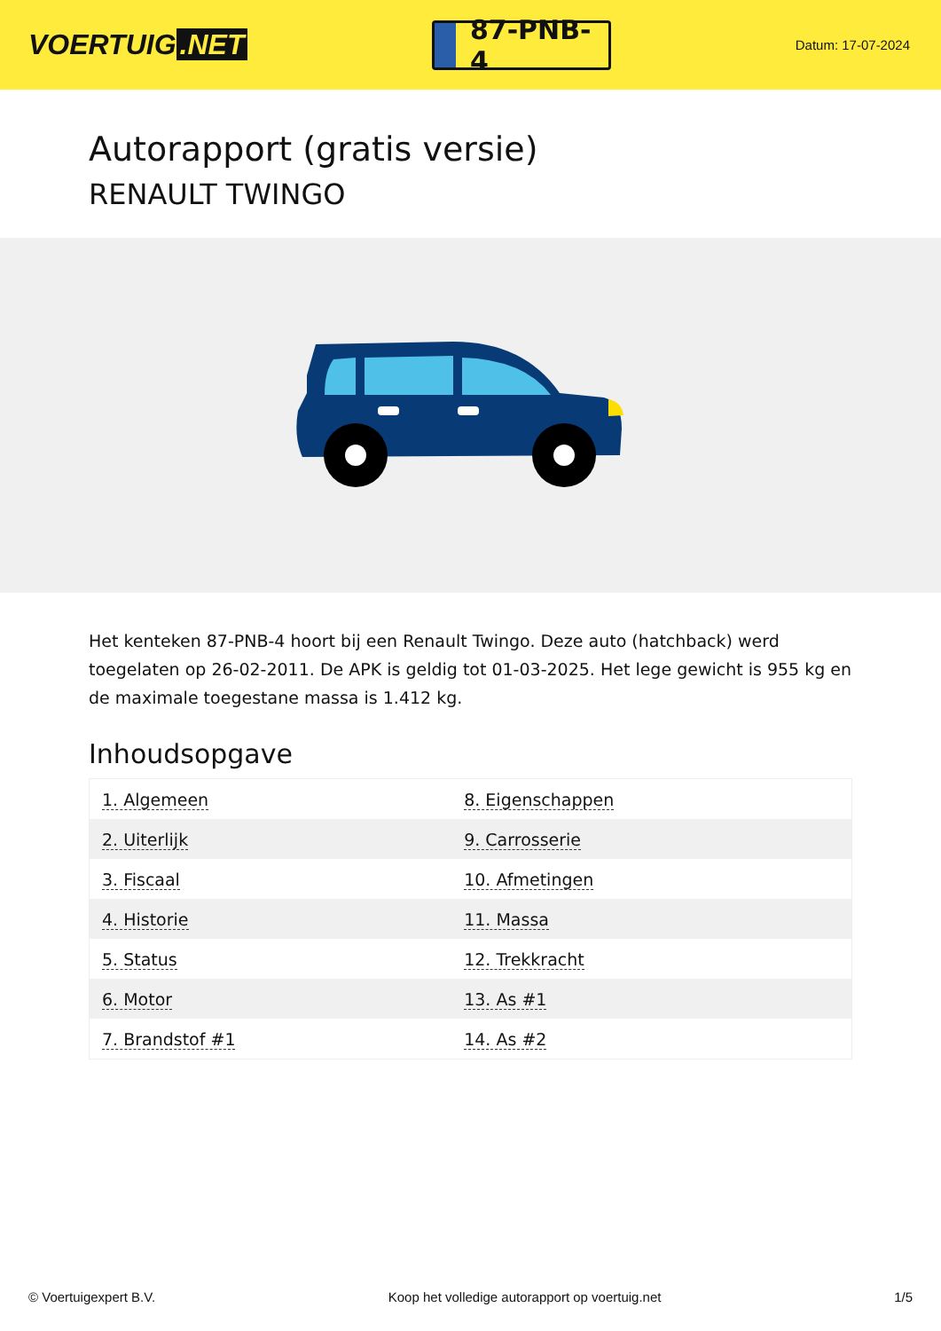VOERTUIG.NET
87-PNB-4
Datum: 17-07-2024
Autorapport (gratis versie)
RENAULT TWINGO
Het kenteken 87-PNB-4 hoort bij een Renault Twingo. Deze auto (hatchback) werd toegelaten op 26-02-2011. De APK is geldig tot 01-03-2025. Het lege gewicht is 955 kg en de maximale toegestane massa is 1.412 kg.
Inhoudsopgave
| 1. Algemeen | 8. Eigenschappen |
| 2. Uiterlijk | 9. Carrosserie |
| 3. Fiscaal | 10. Afmetingen |
| 4. Historie | 11. Massa |
| 5. Status | 12. Trekkracht |
| 6. Motor | 13. As #1 |
| 7. Brandstof #1 | 14. As #2 |
© Voertuigexpert B.V. Koop het volledige autorapport op voertuig.net 1/5